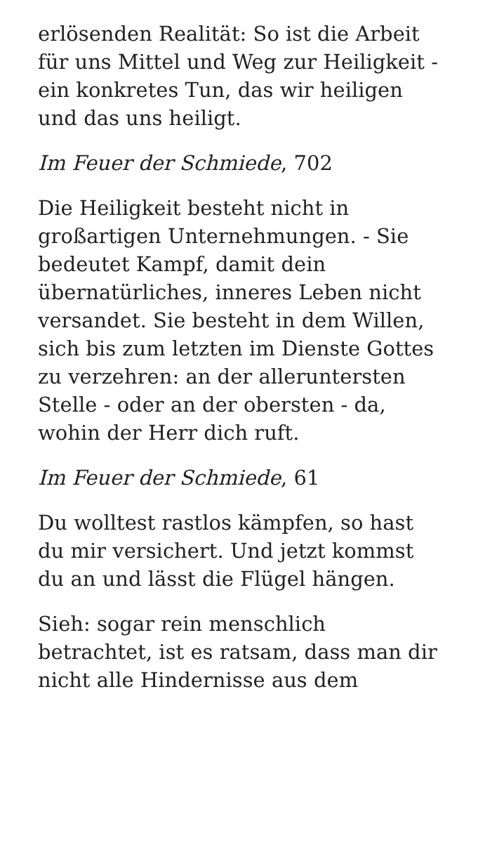erlösenden Realität: So ist die Arbeit für uns Mittel und Weg zur Heiligkeit - ein konkretes Tun, das wir heiligen und das uns heiligt.
Im Feuer der Schmiede, 702
Die Heiligkeit besteht nicht in großartigen Unternehmungen. - Sie bedeutet Kampf, damit dein übernatürliches, inneres Leben nicht versandet. Sie besteht in dem Willen, sich bis zum letzten im Dienste Gottes zu verzehren: an der alleruntersten Stelle - oder an der obersten - da, wohin der Herr dich ruft.
Im Feuer der Schmiede, 61
Du wolltest rastlos kämpfen, so hast du mir versichert. Und jetzt kommst du an und lässt die Flügel hängen.
Sieh: sogar rein menschlich betrachtet, ist es ratsam, dass man dir nicht alle Hindernisse aus dem